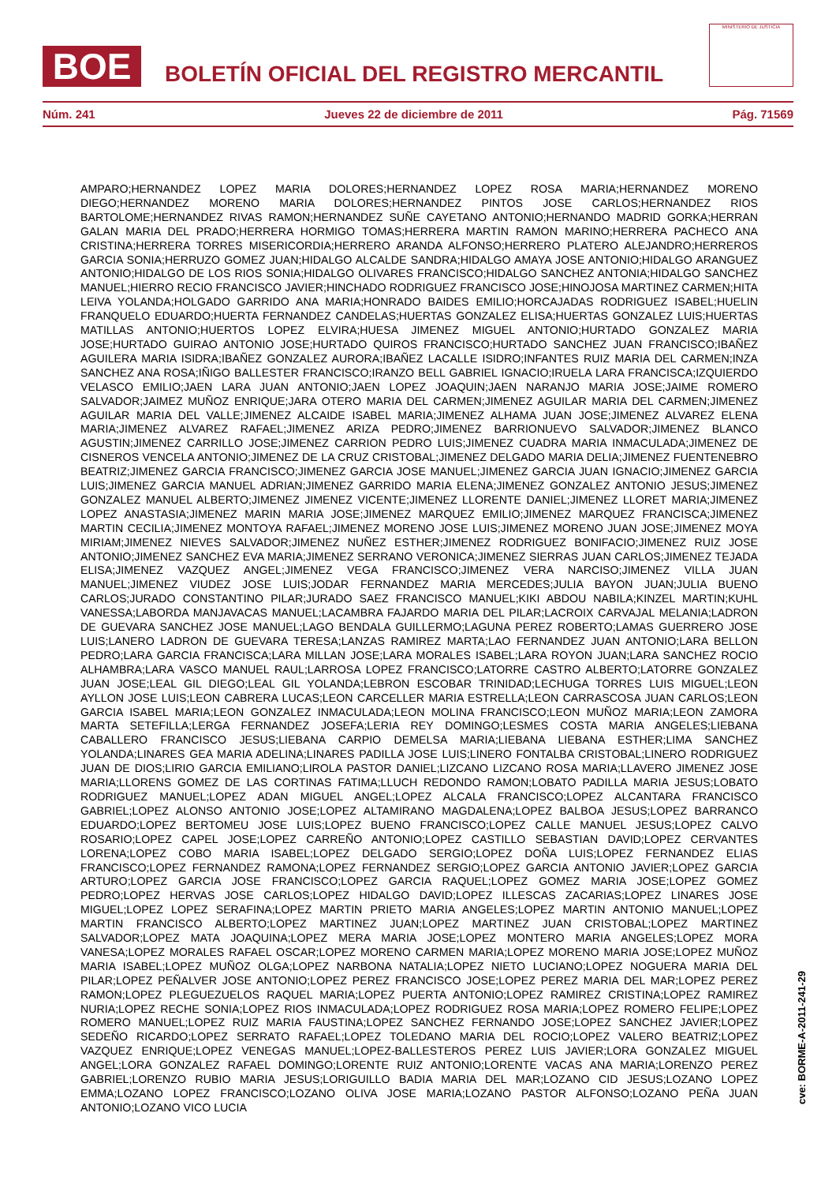BOE
BOLETÍN OFICIAL DEL REGISTRO MERCANTIL
MINISTERIO DE JUSTICIA
Núm. 241 Jueves 22 de diciembre de 2011 Pág. 71569
AMPARO;HERNANDEZ LOPEZ MARIA DOLORES;HERNANDEZ LOPEZ ROSA MARIA;HERNANDEZ MORENO DIEGO;HERNANDEZ MORENO MARIA DOLORES;HERNANDEZ PINTOS JOSE CARLOS;HERNANDEZ RIOS BARTOLOME;HERNANDEZ RIVAS RAMON;HERNANDEZ SUÑE CAYETANO ANTONIO;HERNANDO MADRID GORKA;HERRAN GALAN MARIA DEL PRADO;HERRERA HORMIGO TOMAS;HERRERA MARTIN RAMON MARINO;HERRERA PACHECO ANA CRISTINA;HERRERA TORRES MISERICORDIA;HERRERO ARANDA ALFONSO;HERRERO PLATERO ALEJANDRO;HERREROS GARCIA SONIA;HERRUZO GOMEZ JUAN;HIDALGO ALCALDE SANDRA;HIDALGO AMAYA JOSE ANTONIO;HIDALGO ARANGUEZ ANTONIO;HIDALGO DE LOS RIOS SONIA;HIDALGO OLIVARES FRANCISCO;HIDALGO SANCHEZ ANTONIA;HIDALGO SANCHEZ MANUEL;HIERRO RECIO FRANCISCO JAVIER;HINCHADO RODRIGUEZ FRANCISCO JOSE;HINOJOSA MARTINEZ CARMEN;HITA LEIVA YOLANDA;HOLGADO GARRIDO ANA MARIA;HONRADO BAIDES EMILIO;HORCAJADAS RODRIGUEZ ISABEL;HUELIN FRANQUELO EDUARDO;HUERTA FERNANDEZ CANDELAS;HUERTAS GONZALEZ ELISA;HUERTAS GONZALEZ LUIS;HUERTAS MATILLAS ANTONIO;HUERTOS LOPEZ ELVIRA;HUESA JIMENEZ MIGUEL ANTONIO;HURTADO GONZALEZ MARIA JOSE;HURTADO GUIRAO ANTONIO JOSE;HURTADO QUIROS FRANCISCO;HURTADO SANCHEZ JUAN FRANCISCO;IBAÑEZ AGUILERA MARIA ISIDRA;IBAÑEZ GONZALEZ AURORA;IBAÑEZ LACALLE ISIDRO;INFANTES RUIZ MARIA DEL CARMEN;INZA SANCHEZ ANA ROSA;IÑIGO BALLESTER FRANCISCO;IRANZO BELL GABRIEL IGNACIO;IRUELA LARA FRANCISCA;IZQUIERDO VELASCO EMILIO;JAEN LARA JUAN ANTONIO;JAEN LOPEZ JOAQUIN;JAEN NARANJO MARIA JOSE;JAIME ROMERO SALVADOR;JAIMEZ MUÑOZ ENRIQUE;JARA OTERO MARIA DEL CARMEN;JIMENEZ AGUILAR MARIA DEL CARMEN;JIMENEZ AGUILAR MARIA DEL VALLE;JIMENEZ ALCAIDE ISABEL MARIA;JIMENEZ ALHAMA JUAN JOSE;JIMENEZ ALVAREZ ELENA MARIA;JIMENEZ ALVAREZ RAFAEL;JIMENEZ ARIZA PEDRO;JIMENEZ BARRIONUEVO SALVADOR;JIMENEZ BLANCO AGUSTIN;JIMENEZ CARRILLO JOSE;JIMENEZ CARRION PEDRO LUIS;JIMENEZ CUADRA MARIA INMACULADA;JIMENEZ DE CISNEROS VENCELA ANTONIO;JIMENEZ DE LA CRUZ CRISTOBAL;JIMENEZ DELGADO MARIA DELIA;JIMENEZ FUENTENEBRO BEATRIZ;JIMENEZ GARCIA FRANCISCO;JIMENEZ GARCIA JOSE MANUEL;JIMENEZ GARCIA JUAN IGNACIO;JIMENEZ GARCIA LUIS;JIMENEZ GARCIA MANUEL ADRIAN;JIMENEZ GARRIDO MARIA ELENA;JIMENEZ GONZALEZ ANTONIO JESUS;JIMENEZ GONZALEZ MANUEL ALBERTO;JIMENEZ JIMENEZ VICENTE;JIMENEZ LLORENTE DANIEL;JIMENEZ LLORET MARIA;JIMENEZ LOPEZ ANASTASIA;JIMENEZ MARIN MARIA JOSE;JIMENEZ MARQUEZ EMILIO;JIMENEZ MARQUEZ FRANCISCA;JIMENEZ MARTIN CECILIA;JIMENEZ MONTOYA RAFAEL;JIMENEZ MORENO JOSE LUIS;JIMENEZ MORENO JUAN JOSE;JIMENEZ MOYA MIRIAM;JIMENEZ NIEVES SALVADOR;JIMENEZ NUÑEZ ESTHER;JIMENEZ RODRIGUEZ BONIFACIO;JIMENEZ RUIZ JOSE ANTONIO;JIMENEZ SANCHEZ EVA MARIA;JIMENEZ SERRANO VERONICA;JIMENEZ SIERRAS JUAN CARLOS;JIMENEZ TEJADA ELISA;JIMENEZ VAZQUEZ ANGEL;JIMENEZ VEGA FRANCISCO;JIMENEZ VERA NARCISO;JIMENEZ VILLA JUAN MANUEL;JIMENEZ VIUDEZ JOSE LUIS;JODAR FERNANDEZ MARIA MERCEDES;JULIA BAYON JUAN;JULIA BUENO CARLOS;JURADO CONSTANTINO PILAR;JURADO SAEZ FRANCISCO MANUEL;KIKI ABDOU NABILA;KINZEL MARTIN;KUHL VANESSA;LABORDA MANJAVACAS MANUEL;LACAMBRA FAJARDO MARIA DEL PILAR;LACROIX CARVAJAL MELANIA;LADRON DE GUEVARA SANCHEZ JOSE MANUEL;LAGO BENDALA GUILLERMO;LAGUNA PEREZ ROBERTO;LAMAS GUERRERO JOSE LUIS;LANERO LADRON DE GUEVARA TERESA;LANZAS RAMIREZ MARTA;LAO FERNANDEZ JUAN ANTONIO;LARA BELLON PEDRO;LARA GARCIA FRANCISCA;LARA MILLAN JOSE;LARA MORALES ISABEL;LARA ROYON JUAN;LARA SANCHEZ ROCIO ALHAMBRA;LARA VASCO MANUEL RAUL;LARROSA LOPEZ FRANCISCO;LATORRE CASTRO ALBERTO;LATORRE GONZALEZ JUAN JOSE;LEAL GIL DIEGO;LEAL GIL YOLANDA;LEBRON ESCOBAR TRINIDAD;LECHUGA TORRES LUIS MIGUEL;LEON AYLLON JOSE LUIS;LEON CABRERA LUCAS;LEON CARCELLER MARIA ESTRELLA;LEON CARRASCOSA JUAN CARLOS;LEON GARCIA ISABEL MARIA;LEON GONZALEZ INMACULADA;LEON MOLINA FRANCISCO;LEON MUÑOZ MARIA;LEON ZAMORA MARTA SETEFILLA;LERGA FERNANDEZ JOSEFA;LERIA REY DOMINGO;LESMES COSTA MARIA ANGELES;LIEBANA CABALLERO FRANCISCO JESUS;LIEBANA CARPIO DEMELSA MARIA;LIEBANA LIEBANA ESTHER;LIMA SANCHEZ YOLANDA;LINARES GEA MARIA ADELINA;LINARES PADILLA JOSE LUIS;LINERO FONTALBA CRISTOBAL;LINERO RODRIGUEZ JUAN DE DIOS;LIRIO GARCIA EMILIANO;LIROLA PASTOR DANIEL;LIZCANO LIZCANO ROSA MARIA;LLAVERO JIMENEZ JOSE MARIA;LLORENS GOMEZ DE LAS CORTINAS FATIMA;LLUCH REDONDO RAMON;LOBATO PADILLA MARIA JESUS;LOBATO RODRIGUEZ MANUEL;LOPEZ ADAN MIGUEL ANGEL;LOPEZ ALCALA FRANCISCO;LOPEZ ALCANTARA FRANCISCO GABRIEL;LOPEZ ALONSO ANTONIO JOSE;LOPEZ ALTAMIRANO MAGDALENA;LOPEZ BALBOA JESUS;LOPEZ BARRANCO EDUARDO;LOPEZ BERTOMEU JOSE LUIS;LOPEZ BUENO FRANCISCO;LOPEZ CALLE MANUEL JESUS;LOPEZ CALVO ROSARIO;LOPEZ CAPEL JOSE;LOPEZ CARREÑO ANTONIO;LOPEZ CASTILLO SEBASTIAN DAVID;LOPEZ CERVANTES LORENA;LOPEZ COBO MARIA ISABEL;LOPEZ DELGADO SERGIO;LOPEZ DOÑA LUIS;LOPEZ FERNANDEZ ELIAS FRANCISCO;LOPEZ FERNANDEZ RAMONA;LOPEZ FERNANDEZ SERGIO;LOPEZ GARCIA ANTONIO JAVIER;LOPEZ GARCIA ARTURO;LOPEZ GARCIA JOSE FRANCISCO;LOPEZ GARCIA RAQUEL;LOPEZ GOMEZ MARIA JOSE;LOPEZ GOMEZ PEDRO;LOPEZ HERVAS JOSE CARLOS;LOPEZ HIDALGO DAVID;LOPEZ ILLESCAS ZACARIAS;LOPEZ LINARES JOSE MIGUEL;LOPEZ LOPEZ SERAFINA;LOPEZ MARTIN PRIETO MARIA ANGELES;LOPEZ MARTIN ANTONIO MANUEL;LOPEZ MARTIN FRANCISCO ALBERTO;LOPEZ MARTINEZ JUAN;LOPEZ MARTINEZ JUAN CRISTOBAL;LOPEZ MARTINEZ SALVADOR;LOPEZ MATA JOAQUINA;LOPEZ MERA MARIA JOSE;LOPEZ MONTERO MARIA ANGELES;LOPEZ MORA VANESA;LOPEZ MORALES RAFAEL OSCAR;LOPEZ MORENO CARMEN MARIA;LOPEZ MORENO MARIA JOSE;LOPEZ MUÑOZ MARIA ISABEL;LOPEZ MUÑOZ OLGA;LOPEZ NARBONA NATALIA;LOPEZ NIETO LUCIANO;LOPEZ NOGUERA MARIA DEL PILAR;LOPEZ PEÑALVER JOSE ANTONIO;LOPEZ PEREZ FRANCISCO JOSE;LOPEZ PEREZ MARIA DEL MAR;LOPEZ PEREZ RAMON;LOPEZ PLEGUEZUELOS RAQUEL MARIA;LOPEZ PUERTA ANTONIO;LOPEZ RAMIREZ CRISTINA;LOPEZ RAMIREZ NURIA;LOPEZ RECHE SONIA;LOPEZ RIOS INMACULADA;LOPEZ RODRIGUEZ ROSA MARIA;LOPEZ ROMERO FELIPE;LOPEZ ROMERO MANUEL;LOPEZ RUIZ MARIA FAUSTINA;LOPEZ SANCHEZ FERNANDO JOSE;LOPEZ SANCHEZ JAVIER;LOPEZ SEDEÑO RICARDO;LOPEZ SERRATO RAFAEL;LOPEZ TOLEDANO MARIA DEL ROCIO;LOPEZ VALERO BEATRIZ;LOPEZ VAZQUEZ ENRIQUE;LOPEZ VENEGAS MANUEL;LOPEZ-BALLESTEROS PEREZ LUIS JAVIER;LORA GONZALEZ MIGUEL ANGEL;LORA GONZALEZ RAFAEL DOMINGO;LORENTE RUIZ ANTONIO;LORENTE VACAS ANA MARIA;LORENZO PEREZ GABRIEL;LORENZO RUBIO MARIA JESUS;LORIGUILLO BADIA MARIA DEL MAR;LOZANO CID JESUS;LOZANO LOPEZ EMMA;LOZANO LOPEZ FRANCISCO;LOZANO OLIVA JOSE MARIA;LOZANO PASTOR ALFONSO;LOZANO PEÑA JUAN ANTONIO;LOZANO VICO LUCIA
cve: BORME-A-2011-241-29